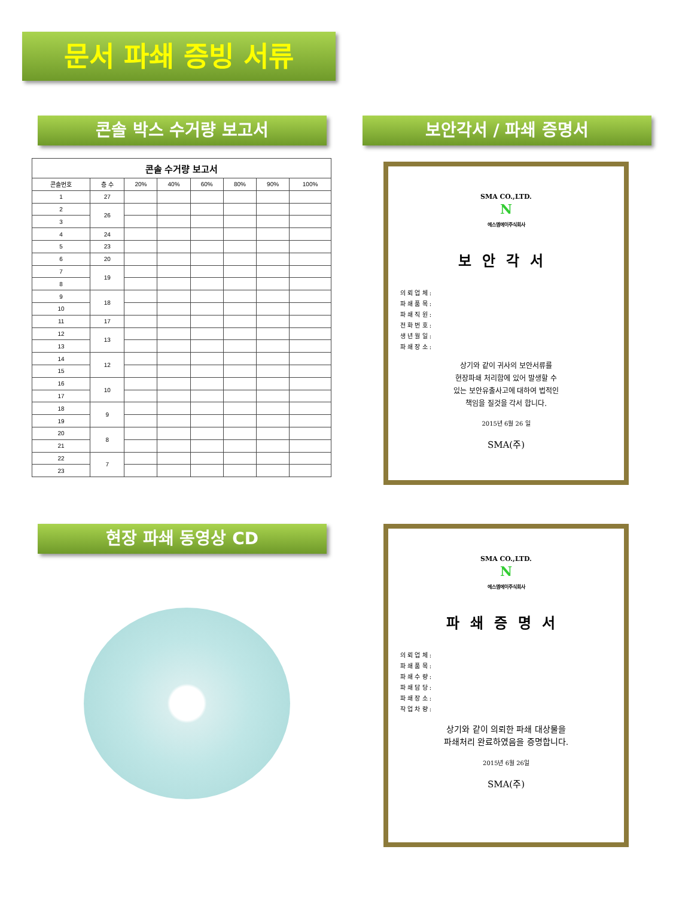문서 파쇄 증빙 서류
콘솔 박스 수거량 보고서 보안각서 / 파쇄 증명서
| 콘솔 수거량 보고서 | | | | | | | |
| --- | --- | --- | --- | --- | --- | --- | --- |
| 콘솔번호 | 층 수 | 20% | 40% | 60% | 80% | 90% | 100% |
| 1 | 27 | | | | | | |
| 2 | 26 | | | | | | |
| 3 | | | | | | | |
| 4 | 24 | | | | | | |
| 5 | 23 | | | | | | |
| 6 | 20 | | | | | | |
| 7 | 19 | | | | | | |
| 8 | | | | | | | |
| 9 | 18 | | | | | | |
| 10 | | | | | | | |
| 11 | 17 | | | | | | |
| 12 | 13 | | | | | | |
| 13 | | | | | | | |
| 14 | 12 | | | | | | |
| 15 | | | | | | | |
| 16 | 10 | | | | | | |
| 17 | | | | | | | |
| 18 | 9 | | | | | | |
| 19 | | | | | | | |
| 20 | 8 | | | | | | |
| 21 | | | | | | | |
| 22 | 7 | | | | | | |
| 23 | | | | | | | |
SMA CO.,LTD.
N
에스엠에이주식회사
보안각서
의 뢰 업 체 :
파 쇄 품 목 :
파 쇄 직 원 :
전 화 번 호 :
생 년 월 일 :
파 쇄 장 소 :
상기와 같이 귀사의 보안서류를
현장파쇄 처리함에 있어 발생할 수
있는 보안유출사고에 대하여 법적인
책임을 질것을 각서 합니다.
2015년 6월 26 일
SMA(주)
현장 파쇄 동영상 CD
SMA CO.,LTD.
N
에스엠에이주식회사
파쇄증명서
의 뢰 업 체 :
파 쇄 품 목 :
파 쇄 수 량 :
파 쇄 담 당 :
파 쇄 장 소 :
작 업 차 량 :
상기와 같이 의뢰한 파쇄 대상물을
파쇄처리 완료하였음을 증명합니다.
2015년 6월 26일
SMA(주)